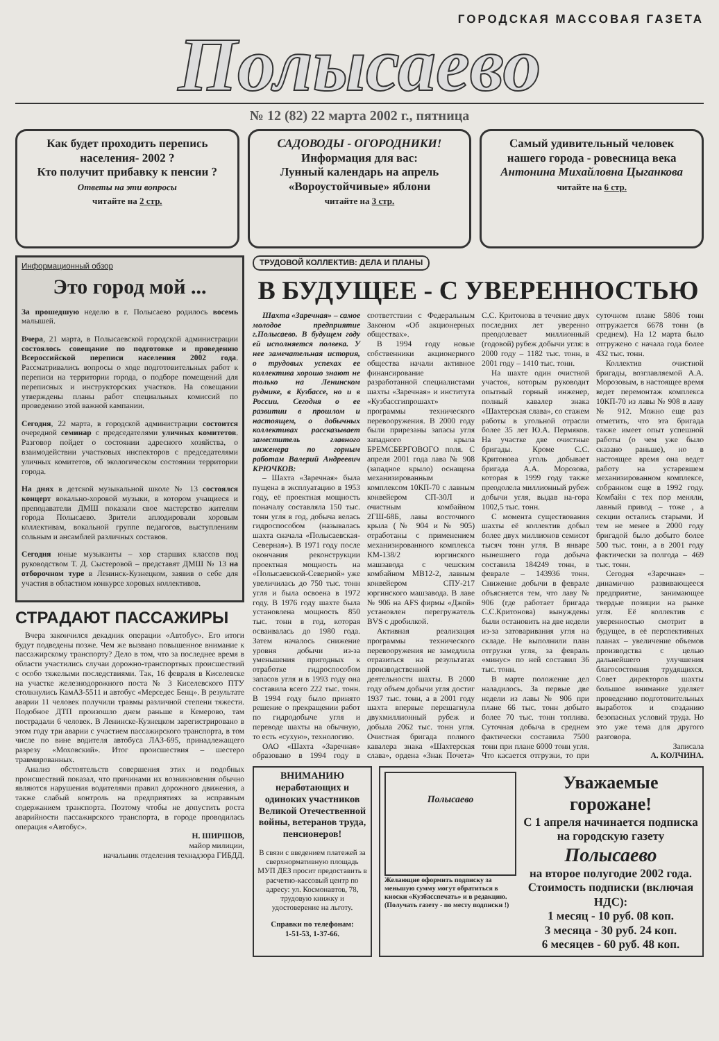ГОРОДСКАЯ МАССОВАЯ ГАЗЕТА
Полысаево
№ 12 (82) 22 марта 2002 г., пятница
Как будет проходить перепись населения- 2002 ?
Кто получит прибавку к пенсии ?
Ответы на эти вопросы
читайте на 2 стр.
САДОВОДЫ - ОГОРОДНИКИ!
Информация для вас:
Лунный календарь на апрель
«Вороустойчивые» яблони
читайте на 3 стр.
Самый удивительный человек нашего города - ровесница века
Антонина Михайловна Цыганкова
читайте на 6 стр.
Информационный обзор
Это город мой ...
За прошедшую неделю в г. Полысаево родилось восемь малышей.
Вчера, 21 марта, в Полысаевской городской администрации состоялось совещание по подготовке и проведению Всероссийской переписи населения 2002 года. Рассматривались вопросы о ходе подготовительных работ к переписи на территории города, о подборе помещений для переписных и инструкторских участков. На совещании утверждены планы работ специальных комиссий по проведению этой важной кампании.
Сегодня, 22 марта, в городской администрации состоится очередной семинар с председателями уличных комитетов. Разговор пойдет о состоянии адресного хозяйства, о взаимодействии участковых инспекторов с председателями уличных комитетов, об экологическом состоянии территории города.
На днях в детской музыкальной школе № 13 состоялся концерт вокально-хоровой музыки, в котором учащиеся и преподаватели ДМШ показали свое мастерство жителям города Полысаево. Зрители аплодировали хоровым коллективам, вокальной группе педагогов, выступлениям сольным и ансамблей различных составов.
Сегодня юные музыканты – хор старших классов под руководством Т. Д. Сыстеровой – представят ДМШ № 13 на отборочном туре в Ленинск-Кузнецком, заявив о себе для участия в областном конкурсе хоровых коллективов.
СТРАДАЮТ ПАССАЖИРЫ
Вчера закончился декадник операции «Автобус». Его итоги будут подведены позже. Чем же вызвано повышенное внимание к пассажирскому транспорту? Дело в том, что за последнее время в области участились случаи дорожно-транспортных происшествий с особо тяжелыми последствиями. Так, 16 февраля в Киселевске на участке железнодорожного поста № 3 Киселевского ПТУ столкнулись КамАЗ-5511 и автобус «Мерседес Бенц». В результате аварии 11 человек получили травмы различной степени тяжести. Подобное ДТП произошло днем раньше в Кемерово, там пострадали 6 человек. В Ленинске-Кузнецком зарегистрировано в этом году три аварии с участием пассажирского транспорта, в том числе по вине водителя автобуса ЛАЗ-695, принадлежащего разрезу «Моховский». Итог происшествия – шестеро травмированных.
Анализ обстоятельств совершения этих и подобных происшествий показал, что причинами их возникновения обычно являются нарушения водителями правил дорожного движения, а также слабый контроль на предприятиях за исправным содержанием транспорта. Поэтому чтобы не допустить роста аварийности пассажирского транспорта, в городе проводилась операция «Автобус».
Н. ШИРШОВ,
майор милиции,
начальник отделения технадзора ГИБДД.
ТРУДОВОЙ КОЛЛЕКТИВ: ДЕЛА И ПЛАНЫ
В БУДУЩЕЕ - С УВЕРЕННОСТЬЮ
Шахта «Заречная» – самое молодое предприятие г.Полысаево. В будущем году ей исполняется полвека. У нее замечательная история, о трудовых успехах ее коллектива хорошо знают не только на Ленинском руднике, в Кузбассе, но и в России. Сегодня о ее развитии в прошлом и настоящем, о добычных коллективах рассказывает заместитель главного инженера по горным работам Валерий Андреевич КРЮЧКОВ:
– Шахта «Заречная» была пущена в эксплуатацию в 1953 году, её проектная мощность поначалу составляла 150 тыс. тонн угля в год, добыча велась гидроспособом (называлась шахта сначала «Полысаевская-Северная»). В 1971 году после окончания реконструкции проектная мощность на «Полысаевской-Северной» уже увеличилась до 750 тыс. тонн угля и была освоена в 1972 году. В 1976 году шахте была установлена мощность 850 тыс. тонн в год, которая осваивалась до 1980 года. Затем началось снижение уровня добычи из-за уменьшения пригодных к отработке гидроспособом запасов угля и в 1993 году она составила всего 222 тыс. тонн. В 1994 году было принято решение о прекращении работ по гидродобыче угля и переводе шахты на обычную, то есть «сухую», технологию.
ОАО «Шахта «Заречная» образовано в 1994 году в соответствии с Федеральным Законом «Об акционерных обществах».
В 1994 году новые собственники акционерного общества начали активное финансирование разработанной специалистами шахты «Заречная» и института «Кузбассгипрошахт» программы технического перевооружения. В 2000 году были прирезаны запасы угля западного крыла БРЕМСБЕРГОВОГО поля. С апреля 2001 года лава № 908 (западное крыло) оснащена механизированным комплексом 10КП-70 с лавным конвейером СП-30Л и очистным комбайном 2ГШ-68Б, лавы восточного крыла (№ 904 и № 905) отработаны с применением механизированного комплекса КМ-138/2 юргинского машзавода с чешским комбайном МВ12-2, лавным конвейером СПУ-217 юргинского машзавода. В лаве № 906 на AFS фирмы «Джой» установлен перегружатель BVS с дробилкой.
Активная реализация программы технического перевооружения не замедлила отразиться на результатах производственной деятельности шахты. В 2000 году объем добычи угля достиг 1937 тыс. тонн, а в 2001 году шахта впервые перешагнула двухмиллионный рубеж и добыла 2062 тыс. тонн угля. Очистная бригада полного кавалера знака «Шахтерская слава», ордена «Знак Почета» С.С. Критонова в течение двух последних лет уверенно преодолевает миллионный (годовой) рубеж добычи угля: в 2000 году – 1182 тыс. тонн, в 2001 году – 1410 тыс. тонн.
На шахте один очистной участок, которым руководит опытный горный инженер, полный кавалер знака «Шахтерская слава», со стажем работы в угольной отрасли более 35 лет Ю.А. Пермяков. На участке две очистные бригады. Кроме С.С. Критонова уголь добывает бригада А.А. Морозова, которая в 1999 году также преодолела миллионный рубеж добычи угля, выдав на-гора 1002,5 тыс. тонн.
С момента существования шахты её коллектив добыл более двух миллионов семисот тысяч тонн угля. В январе нынешнего года добыча составила 184249 тонн, в феврале – 143936 тонн. Снижение добычи в феврале объясняется тем, что лаву № 906 (где работает бригада С.С.Критонова) вынуждены были остановить на две недели из-за затоваривания угля на складе. Не выполнили план отгрузки угля, за февраль «минус» по ней составил 36 тыс. тонн.
В марте положение дел наладилось. За первые две недели из лавы № 906 при плане 66 тыс. тонн добыто более 70 тыс. тонн топлива. Суточная добыча в среднем фактически составила 7500 тонн при плане 6000 тонн угля. Что касается отгрузки, то при суточном плане 5806 тонн отгружается 6678 тонн (в среднем). На 12 марта было отгружено с начала года более 432 тыс. тонн.
Коллектив очистной бригады, возглавляемой А.А. Морозовым, в настоящее время ведет перемонтаж комплекса 10КП-70 из лавы № 908 в лаву № 912. Можно еще раз отметить, что эта бригада также имеет опыт успешной работы (о чем уже было сказано раньше), но в настоящее время она ведет работу на устаревшем механизированном комплексе, собранном еще в 1992 году. Комбайн с тех пор меняли, лавный привод – тоже , а секции остались старыми. И тем не менее в 2000 году бригадой было добыто более 500 тыс. тонн, а в 2001 году фактически за полгода – 469 тыс. тонн.
Сегодня «Заречная» – динамично развивающееся предприятие, занимающее твердые позиции на рынке угля. Её коллектив с уверенностью смотрит в будущее, в её перспективных планах – увеличение объемов производства с целью дальнейшего улучшения благосостояния трудящихся. Совет директоров шахты большое внимание уделяет проведению подготовительных выработок и созданию безопасных условий труда. Но это уже тема для другого разговора.
Записала
А. КОЛЧИНА.
ВНИМАНИЮ
неработающих и одиноких участников Великой Отечественной войны, ветеранов труда, пенсионеров!
В связи с введением платежей за сверхнормативную площадь МУП ДЕЗ просит предоставить в расчетно-кассовый центр по адресу: ул. Космонавтов, 78, трудовую книжку и удостоверение на льготу.
Справки по телефонам:
1-51-53, 1-37-66.
Полысаево
Желающие оформить подписку за меньшую сумму могут обратиться в киоски «Кузбасспечать» и в редакцию.
(Получать газету - по месту подписки !)
Уважаемые горожане!
С 1 апреля начинается подписка на городскую газету
Полысаево
на второе полугодие 2002 года.
Стоимость подписки (включая НДС):
1 месяц - 10 руб. 08 коп.
3 месяца - 30 руб. 24 коп.
6 месяцев - 60 руб. 48 коп.